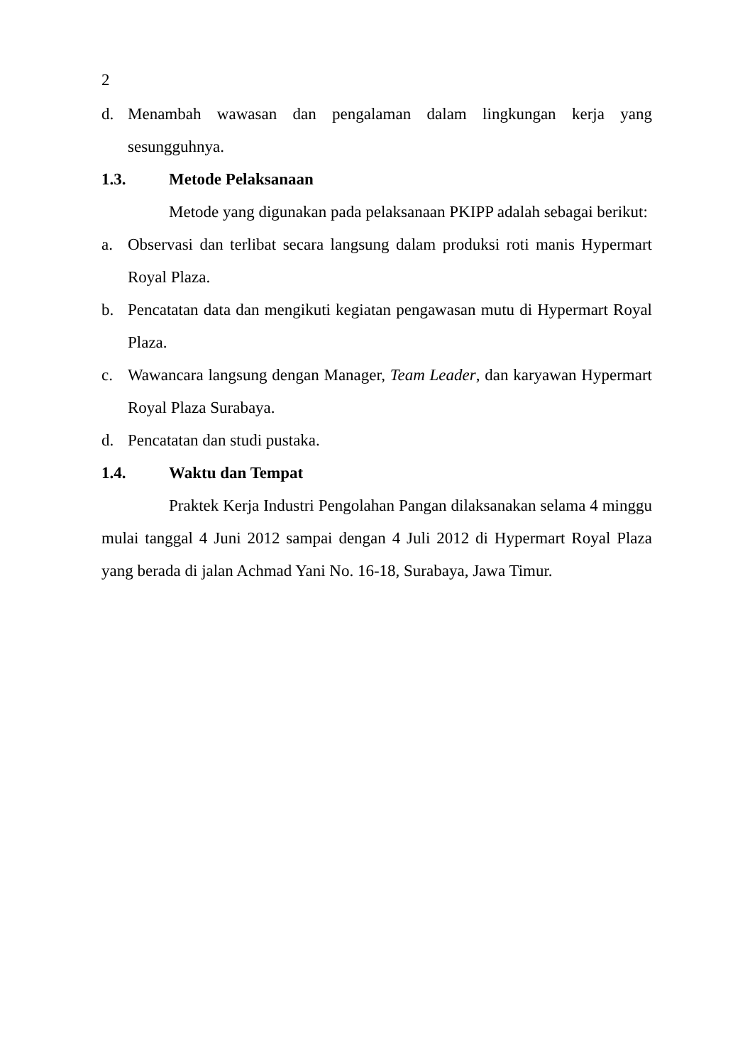2
d. Menambah wawasan dan pengalaman dalam lingkungan kerja yang sesungguhnya.
1.3. Metode Pelaksanaan
Metode yang digunakan pada pelaksanaan PKIPP adalah sebagai berikut:
a. Observasi dan terlibat secara langsung dalam produksi roti manis Hypermart Royal Plaza.
b. Pencatatan data dan mengikuti kegiatan pengawasan mutu di Hypermart Royal Plaza.
c. Wawancara langsung dengan Manager, Team Leader, dan karyawan Hypermart Royal Plaza Surabaya.
d. Pencatatan dan studi pustaka.
1.4. Waktu dan Tempat
Praktek Kerja Industri Pengolahan Pangan dilaksanakan selama 4 minggu mulai tanggal 4 Juni 2012 sampai dengan 4 Juli 2012 di Hypermart Royal Plaza yang berada di jalan Achmad Yani No. 16-18, Surabaya, Jawa Timur.